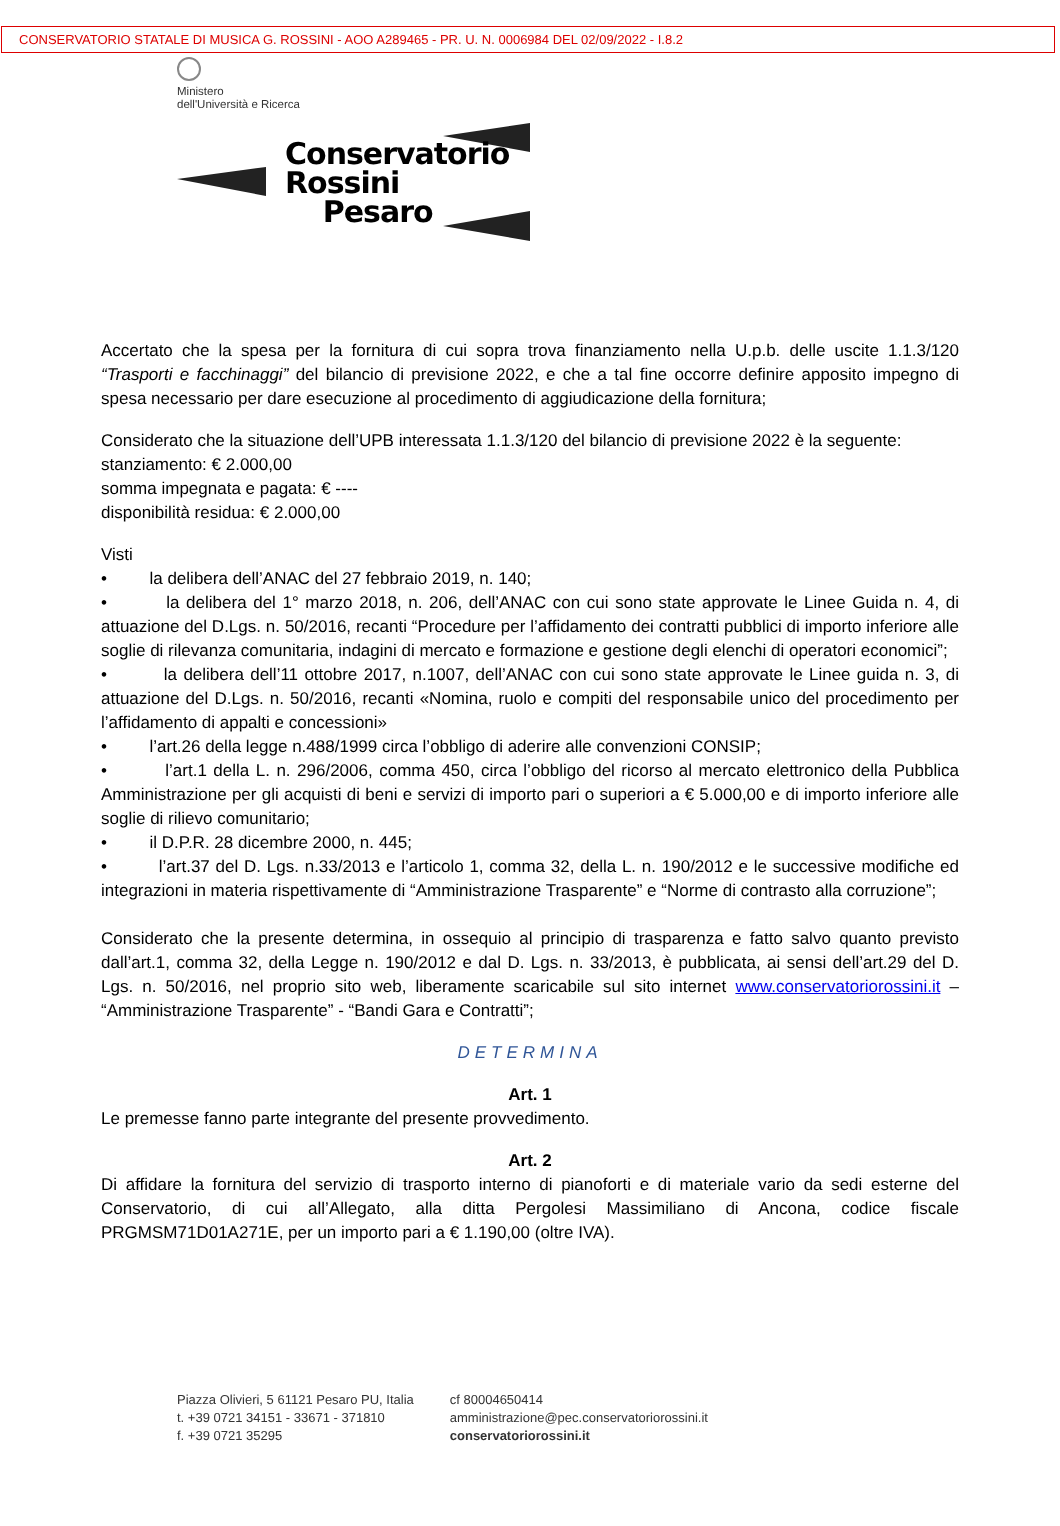CONSERVATORIO STATALE DI MUSICA G. ROSSINI - AOO A289465 - PR. U. N. 0006984 DEL 02/09/2022 - I.8.2
Ministero
dell'Università e Ricerca
Conservatorio
Rossini
Pesaro
Accertato che la spesa per la fornitura di cui sopra trova finanziamento nella U.p.b. delle uscite 1.1.3/120 “Trasporti e facchinaggi” del bilancio di previsione 2022, e che a tal fine occorre definire apposito impegno di spesa necessario per dare esecuzione al procedimento di aggiudicazione della fornitura;
Considerato che la situazione dell’UPB interessata 1.1.3/120 del bilancio di previsione 2022 è la seguente:
stanziamento: € 2.000,00
somma impegnata e pagata: € ----
disponibilità residua: € 2.000,00
Visti
• la delibera dell’ANAC del 27 febbraio 2019, n. 140;
• la delibera del 1° marzo 2018, n. 206, dell’ANAC con cui sono state approvate le Linee Guida n. 4, di attuazione del D.Lgs. n. 50/2016, recanti “Procedure per l’affidamento dei contratti pubblici di importo inferiore alle soglie di rilevanza comunitaria, indagini di mercato e formazione e gestione degli elenchi di operatori economici”;
• la delibera dell’11 ottobre 2017, n.1007, dell’ANAC con cui sono state approvate le Linee guida n. 3, di attuazione del D.Lgs. n. 50/2016, recanti «Nomina, ruolo e compiti del responsabile unico del procedimento per l’affidamento di appalti e concessioni»
• l’art.26 della legge n.488/1999 circa l’obbligo di aderire alle convenzioni CONSIP;
• l’art.1 della L. n. 296/2006, comma 450, circa l’obbligo del ricorso al mercato elettronico della Pubblica Amministrazione per gli acquisti di beni e servizi di importo pari o superiori a € 5.000,00 e di importo inferiore alle soglie di rilievo comunitario;
• il D.P.R. 28 dicembre 2000, n. 445;
• l’art.37 del D. Lgs. n.33/2013 e l’articolo 1, comma 32, della L. n. 190/2012 e le successive modifiche ed integrazioni in materia rispettivamente di “Amministrazione Trasparente” e “Norme di contrasto alla corruzione”;
Considerato che la presente determina, in ossequio al principio di trasparenza e fatto salvo quanto previsto dall’art.1, comma 32, della Legge n. 190/2012 e dal D. Lgs. n. 33/2013, è pubblicata, ai sensi dell’art.29 del D. Lgs. n. 50/2016, nel proprio sito web, liberamente scaricabile sul sito internet www.conservatoriorossini.it – “Amministrazione Trasparente” - “Bandi Gara e Contratti”;
DETERMINA
Art. 1
Le premesse fanno parte integrante del presente provvedimento.
Art. 2
Di affidare la fornitura del servizio di trasporto interno di pianoforti e di materiale vario da sedi esterne del Conservatorio, di cui all’Allegato, alla ditta Pergolesi Massimiliano di Ancona, codice fiscale PRGMSM71D01A271E, per un importo pari a € 1.190,00 (oltre IVA).
Piazza Olivieri, 5 61121 Pesaro PU, Italia
t. +39 0721 34151 - 33671 - 371810
f. +39 0721 35295
cf 80004650414
amministrazione@pec.conservatoriorossini.it
conservatoriorossini.it